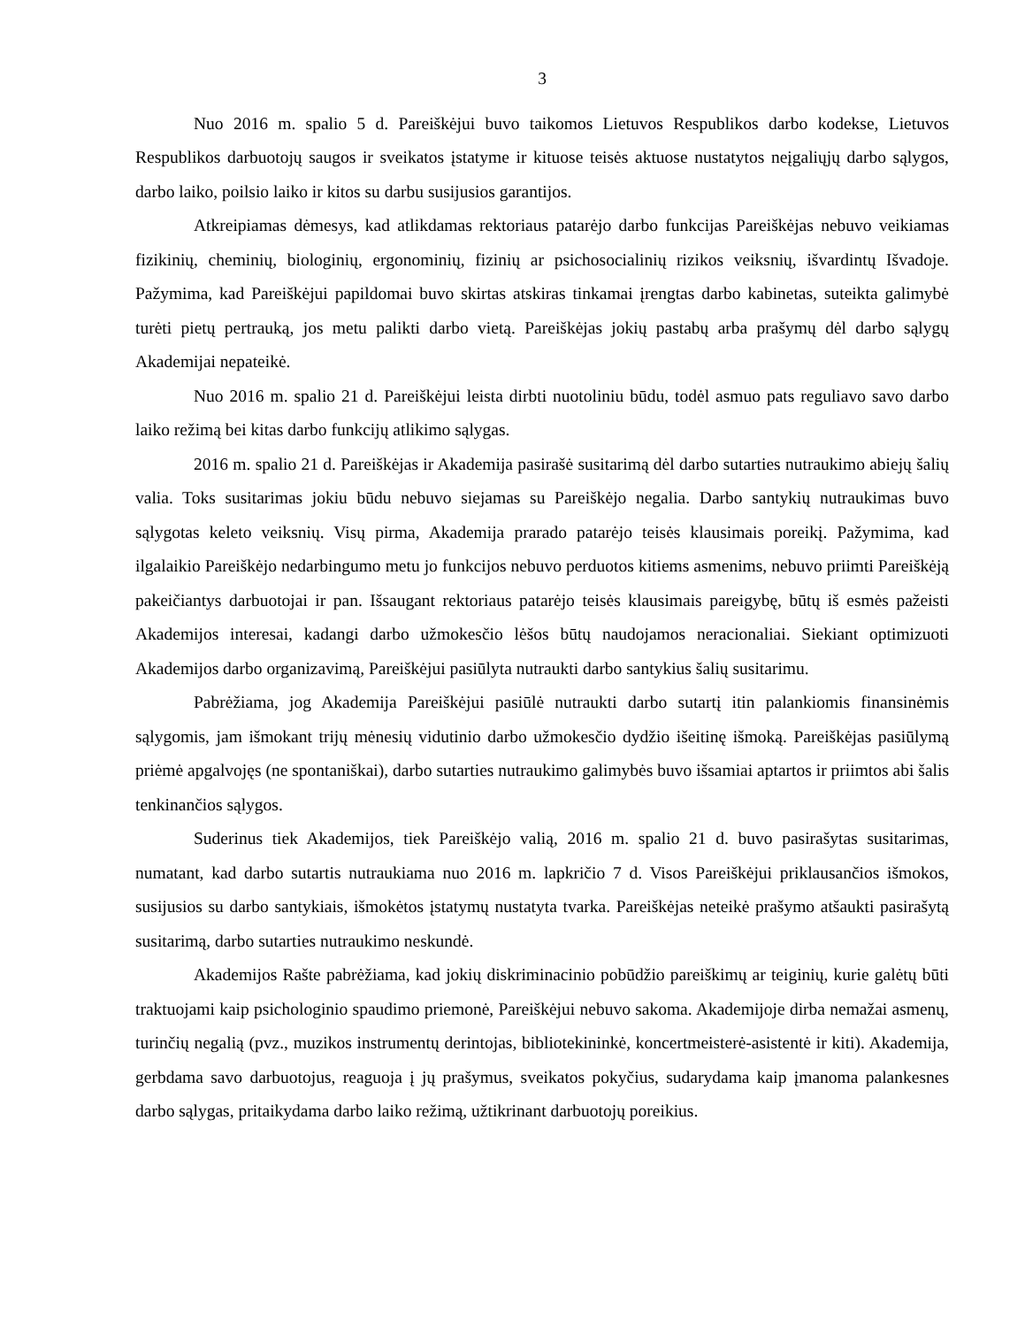3
Nuo 2016 m. spalio 5 d. Pareiškėjui buvo taikomos Lietuvos Respublikos darbo kodekse, Lietuvos Respublikos darbuotojų saugos ir sveikatos įstatyme ir kituose teisės aktuose nustatytos neįgaliųjų darbo sąlygos, darbo laiko, poilsio laiko ir kitos su darbu susijusios garantijos.
Atkreipiamas dėmesys, kad atlikdamas rektoriaus patarėjo darbo funkcijas Pareiškėjas nebuvo veikiamas fizikinių, cheminių, biologinių, ergonominių, fizinių ar psichosocialinių rizikos veiksnių, išvardintų Išvadoje. Pažymima, kad Pareiškėjui papildomai buvo skirtas atskiras tinkamai įrengtas darbo kabinetas, suteikta galimybė turėti pietų pertrauką, jos metu palikti darbo vietą. Pareiškėjas jokių pastabų arba prašymų dėl darbo sąlygų Akademijai nepateikė.
Nuo 2016 m. spalio 21 d. Pareiškėjui leista dirbti nuotoliniu būdu, todėl asmuo pats reguliavo savo darbo laiko režimą bei kitas darbo funkcijų atlikimo sąlygas.
2016 m. spalio 21 d. Pareiškėjas ir Akademija pasirašė susitarimą dėl darbo sutarties nutraukimo abiejų šalių valia. Toks susitarimas jokiu būdu nebuvo siejamas su Pareiškėjo negalia. Darbo santykių nutraukimas buvo sąlygotas keleto veiksnių. Visų pirma, Akademija prarado patarėjo teisės klausimais poreikį. Pažymima, kad ilgalaikio Pareiškėjo nedarbingumo metu jo funkcijos nebuvo perduotos kitiems asmenims, nebuvo priimti Pareiškėją pakeičiantys darbuotojai ir pan. Išsaugant rektoriaus patarėjo teisės klausimais pareigybę, būtų iš esmės pažeisti Akademijos interesai, kadangi darbo užmokesčio lėšos būtų naudojamos neracionaliai. Siekiant optimizuoti Akademijos darbo organizavimą, Pareiškėjui pasiūlyta nutraukti darbo santykius šalių susitarimu.
Pabrėžiama, jog Akademija Pareiškėjui pasiūlė nutraukti darbo sutartį itin palankiomis finansinėmis sąlygomis, jam išmokant trijų mėnesių vidutinio darbo užmokesčio dydžio išeitinę išmoką. Pareiškėjas pasiūlymą priėmė apgalvojęs (ne spontaniškai), darbo sutarties nutraukimo galimybės buvo išsamiai aptartos ir priimtos abi šalis tenkinančios sąlygos.
Suderinus tiek Akademijos, tiek Pareiškėjo valią, 2016 m. spalio 21 d. buvo pasirašytas susitarimas, numatant, kad darbo sutartis nutraukiama nuo 2016 m. lapkričio 7 d. Visos Pareiškėjui priklausančios išmokos, susijusios su darbo santykiais, išmokėtos įstatymų nustatyta tvarka. Pareiškėjas neteikė prašymo atšaukti pasirašytą susitarimą, darbo sutarties nutraukimo neskundė.
Akademijos Rašte pabrėžiama, kad jokių diskriminacinio pobūdžio pareiškimų ar teiginių, kurie galėtų būti traktuojami kaip psichologinio spaudimo priemonė, Pareiškėjui nebuvo sakoma. Akademijoje dirba nemažai asmenų, turinčių negalią (pvz., muzikos instrumentų derintojas, bibliotekininkė, koncertmeisterė-asistentė ir kiti). Akademija, gerbdama savo darbuotojus, reaguoja į jų prašymus, sveikatos pokyčius, sudarydama kaip įmanoma palankesnes darbo sąlygas, pritaikydama darbo laiko režimą, užtikrinant darbuotojų poreikius.